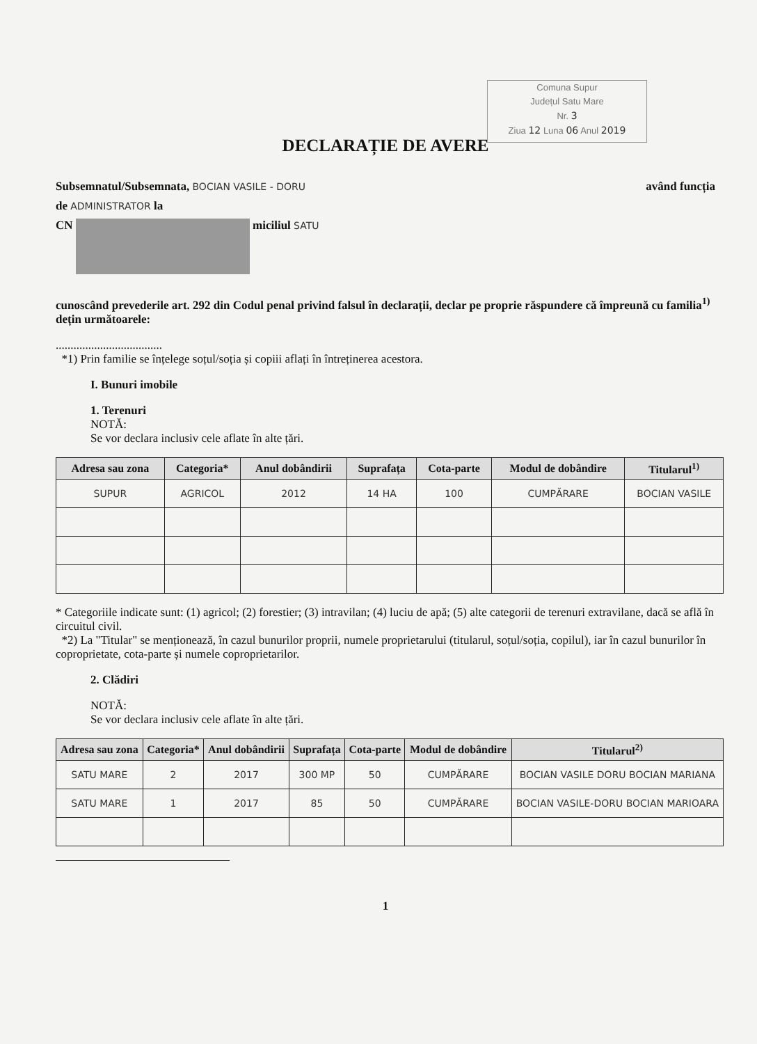Comuna Supur
Județul Satu Mare
Nr. 3
Ziua 12 Luna 06 Anul 2019
DECLARAȚIE DE AVERE
Subsemnatul/Subsemnata, BOCIAN VASILE - DORU având funcția
de ADMINISTRATOR la
CN miciliul SATU
cunoscând prevederile art. 292 din Codul penal privind falsul în declarații, declar pe proprie răspundere că împreună cu familia<sup>1)</sup> dețin următoarele:
....................................
*1) Prin familie se înțelege soțul/soția și copiii aflați în întreținerea acestora.
I. Bunuri imobile
1. Terenuri
NOTĂ:
Se vor declara inclusiv cele aflate în alte țări.
| Adresa sau zona | Categoria* | Anul dobândirii | Suprafața | Cota-parte | Modul de dobândire | Titularul<sup>1)</sup> |
| --- | --- | --- | --- | --- | --- | --- |
| SUPUR | AGRICOL | 2012 | 14 HA | 100 | CUMPĂRARE | BOCIAN VASILE |
* Categoriile indicate sunt: (1) agricol; (2) forestier; (3) intravilan; (4) luciu de apă; (5) alte categorii de terenuri extravilane, dacă se află în circuitul civil.
*2) La "Titular" se menționează, în cazul bunurilor proprii, numele proprietarului (titularul, soțul/soția, copilul), iar în cazul bunurilor în coproprietate, cota-parte și numele coproprietarilor.
2. Clădiri
NOTĂ:
Se vor declara inclusiv cele aflate în alte țări.
| Adresa sau zona | Categoria* | Anul dobândirii | Suprafața | Cota-parte | Modul de dobândire | Titularul<sup>2)</sup> |
| --- | --- | --- | --- | --- | --- | --- |
| SATU MARE | 2 | 2017 | 300 MP | 50 | CUMPĂRARE | BOCIAN VASILE DORU BOCIAN MARIANA |
| SATU MARE | 1 | 2017 | 85 | 50 | CUMPĂRARE | BOCIAN VASILE-DORU BOCIAN MARIOARA |
1